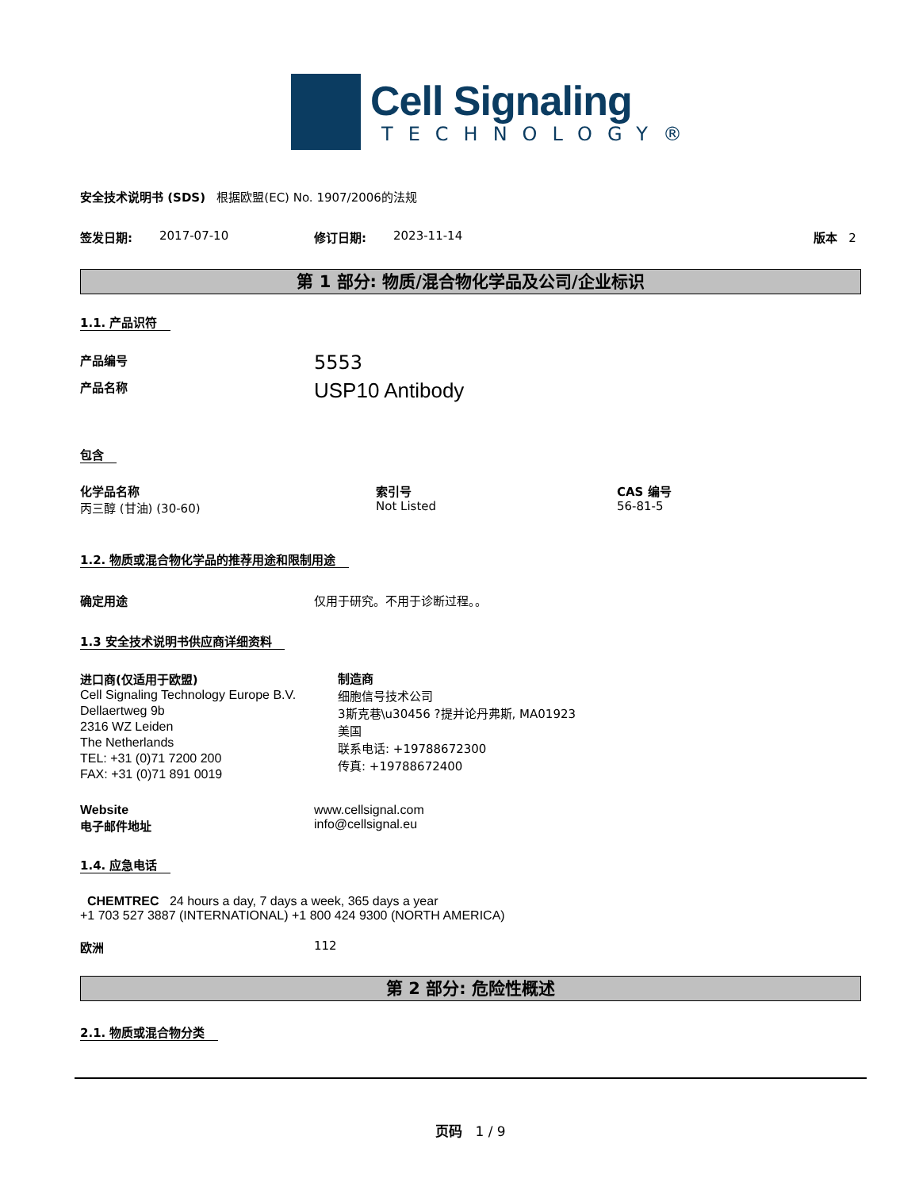Cell Signaling
TECHNOLOGY®
安全技术说明书 (SDS) 根据欧盟(EC) No. 1907/2006的法规
签发日期: 2017-07-10 修订日期: 2023-11-14 版本 2
第 1 部分: 物质/混合物化学品及公司/企业标识
1.1. 产品识符
产品编号
5553
产品名称
USP10 Antibody
包含
化学品名称
丙三醇 (甘油) (30-60)
索引号
Not Listed
CAS 编号
56-81-5
1.2. 物质或混合物化学品的推荐用途和限制用途
确定用途 仅用于研究。不用于诊断过程。。
1.3 安全技术说明书供应商详细资料
进口商(仅适用于欧盟)
Cell Signaling Technology Europe B.V.
Dellaertweg 9b
2316 WZ Leiden
The Netherlands
TEL: +31 (0)71 7200 200
FAX: +31 (0)71 891 0019
制造商
细胞信号技术公司
3斯克巷\u30456 ?提并论丹弗斯, MA01923
美国
联系电话: +19788672300
传真: +19788672400
Website
电子邮件地址
www.cellsignal.com
info@cellsignal.eu
1.4. 应急电话
CHEMTREC 24 hours a day, 7 days a week, 365 days a year
+1 703 527 3887 (INTERNATIONAL) +1 800 424 9300 (NORTH AMERICA)
欧洲 112
第 2 部分: 危险性概述
2.1. 物质或混合物分类
页码 1 / 9